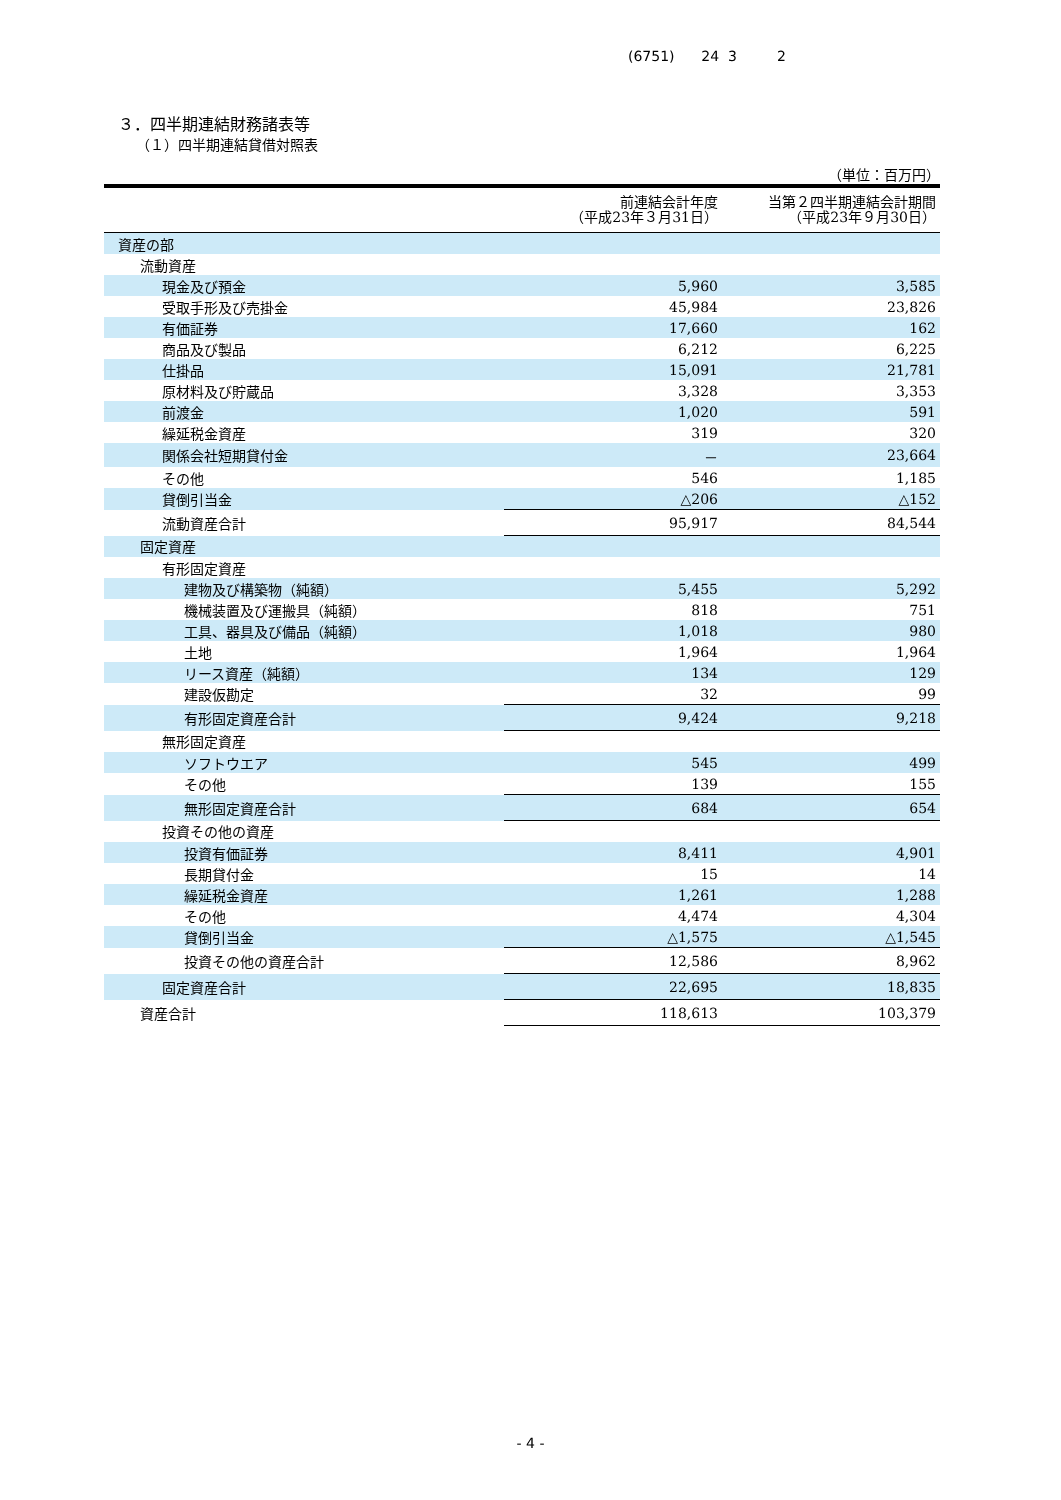(6751) 24 3 2
３．四半期連結財務諸表等
（１）四半期連結貸借対照表
（単位：百万円）
| | 前連結会計年度 （平成23年３月31日） | 当第２四半期連結会計期間 （平成23年９月30日） |
| --- | --- | --- |
| 資産の部 | | |
| 流動資産 | | |
| 現金及び預金 | 5,960 | 3,585 |
| 受取手形及び売掛金 | 45,984 | 23,826 |
| 有価証券 | 17,660 | 162 |
| 商品及び製品 | 6,212 | 6,225 |
| 仕掛品 | 15,091 | 21,781 |
| 原材料及び貯蔵品 | 3,328 | 3,353 |
| 前渡金 | 1,020 | 591 |
| 繰延税金資産 | 319 | 320 |
| 関係会社短期貸付金 | － | 23,664 |
| その他 | 546 | 1,185 |
| 貸倒引当金 | △206 | △152 |
| 流動資産合計 | 95,917 | 84,544 |
| 固定資産 | | |
| 有形固定資産 | | |
| 建物及び構築物（純額） | 5,455 | 5,292 |
| 機械装置及び運搬具（純額） | 818 | 751 |
| 工具、器具及び備品（純額） | 1,018 | 980 |
| 土地 | 1,964 | 1,964 |
| リース資産（純額） | 134 | 129 |
| 建設仮勘定 | 32 | 99 |
| 有形固定資産合計 | 9,424 | 9,218 |
| 無形固定資産 | | |
| ソフトウエア | 545 | 499 |
| その他 | 139 | 155 |
| 無形固定資産合計 | 684 | 654 |
| 投資その他の資産 | | |
| 投資有価証券 | 8,411 | 4,901 |
| 長期貸付金 | 15 | 14 |
| 繰延税金資産 | 1,261 | 1,288 |
| その他 | 4,474 | 4,304 |
| 貸倒引当金 | △1,575 | △1,545 |
| 投資その他の資産合計 | 12,586 | 8,962 |
| 固定資産合計 | 22,695 | 18,835 |
| 資産合計 | 118,613 | 103,379 |
- 4 -